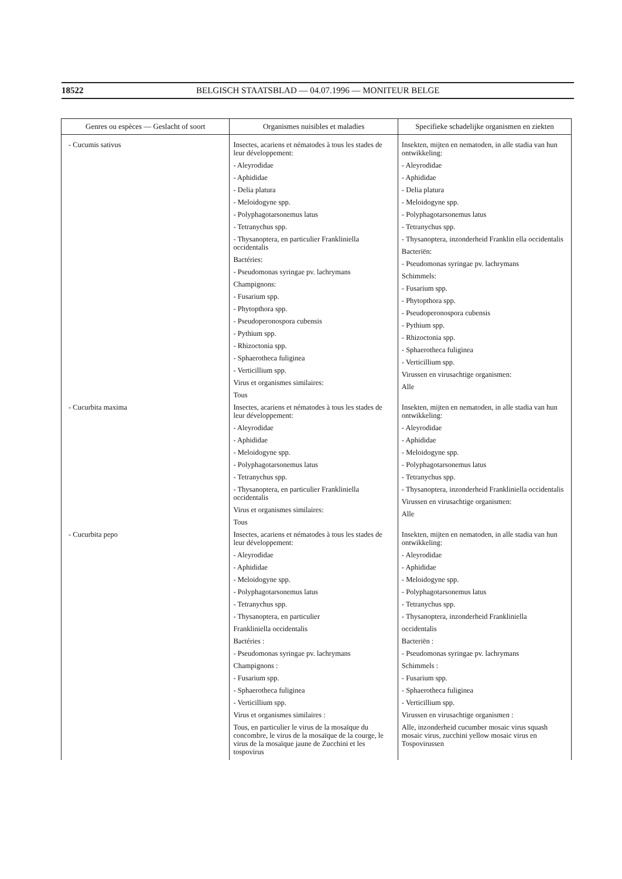18522 BELGISCH STAATSBLAD — 04.07.1996 — MONITEUR BELGE
| Genres ou espèces — Geslacht of soort | Organismes nuisibles et maladies | Specifieke schadelijke organismen en ziekten |
| --- | --- | --- |
| - Cucumis sativus | Insectes, acariens et nématodes à tous les stades de leur développement: - Aleyrodidae - Aphididae - Delia platura - Meloidogyne spp. - Polyphagotarsonemus latus - Tetranychus spp. - Thysanoptera, en particulier Frankliniella occidentalis Bactéries: - Pseudomonas syringae pv. lachrymans Champignons: - Fusarium spp. - Phytopthora spp. - Pseudoperonospora cubensis - Pythium spp. - Rhizoctonia spp. - Sphaerotheca fuliginea - Verticillium spp. Virus et organismes similaires: Tous | Insekten, mijten en nematoden, in alle stadia van hun ontwikkeling: - Aleyrodidae - Aphididae - Delia platura - Meloidogyne spp. - Polyphagotarsonemus latus - Tetranychus spp. - Thysanoptera, inzonderheid Franklin ella occidentalis Bacteriën: - Pseudomonas syringae pv. lachrymans Schimmels: - Fusarium spp. - Phytopthora spp. - Pseudoperonospora cubensis - Pythium spp. - Rhizoctonia spp. - Sphaerotheca fuliginea - Verticillium spp. Virussen en virusachtige organismen: Alle |
| - Cucurbita maxima | Insectes, acariens et nématodes à tous les stades de leur développement: - Aleyrodidae - Aphididae - Meloidogyne spp. - Polyphagotarsonemus latus - Tetranychus spp. - Thysanoptera, en particulier Frankliniella occidentalis Virus et organismes similaires: Tous | Insekten, mijten en nematoden, in alle stadia van hun ontwikkeling: - Aleyrodidae - Aphididae - Meloidogyne spp. - Polyphagotarsonemus latus - Tetranychus spp. - Thysanoptera, inzonderheid Frankliniella occidentalis Virussen en virusachtige organismen: Alle |
| - Cucurbita pepo | Insectes, acariens et nématodes à tous les stades de leur développement: - Aleyrodidae - Aphididae - Meloidogyne spp. - Polyphagotarsonemus latus - Tetranychus spp. - Thysanoptera, en particulier Frankliniella occidentalis Bactéries : - Pseudomonas syringae pv. lachrymans Champignons : - Fusarium spp. - Sphaerotheca fuliginea - Verticillium spp. Virus et organismes similaires : Tous, en particulier le virus de la mosaïque du concombre, le virus de la mosaïque de la courge, le virus de la mosaïque jaune de Zucchini et les tospovirus | Insekten, mijten en nematoden, in alle stadia van hun ontwikkeling: - Aleyrodidae - Aphididae - Meloidogyne spp. - Polyphagotarsonemus latus - Tetranychus spp. - Thysanoptera, inzonderheid Frankliniella occidentalis Bacteriën : - Pseudomonas syringae pv. lachrymans Schimmels : - Fusarium spp. - Sphaerotheca fuliginea - Verticillium spp. Virussen en virusachtige organismen : Alle, inzonderheid cucumber mosaic virus squash mosaic virus, zucchini yellow mosaic virus en Tospovirussen |